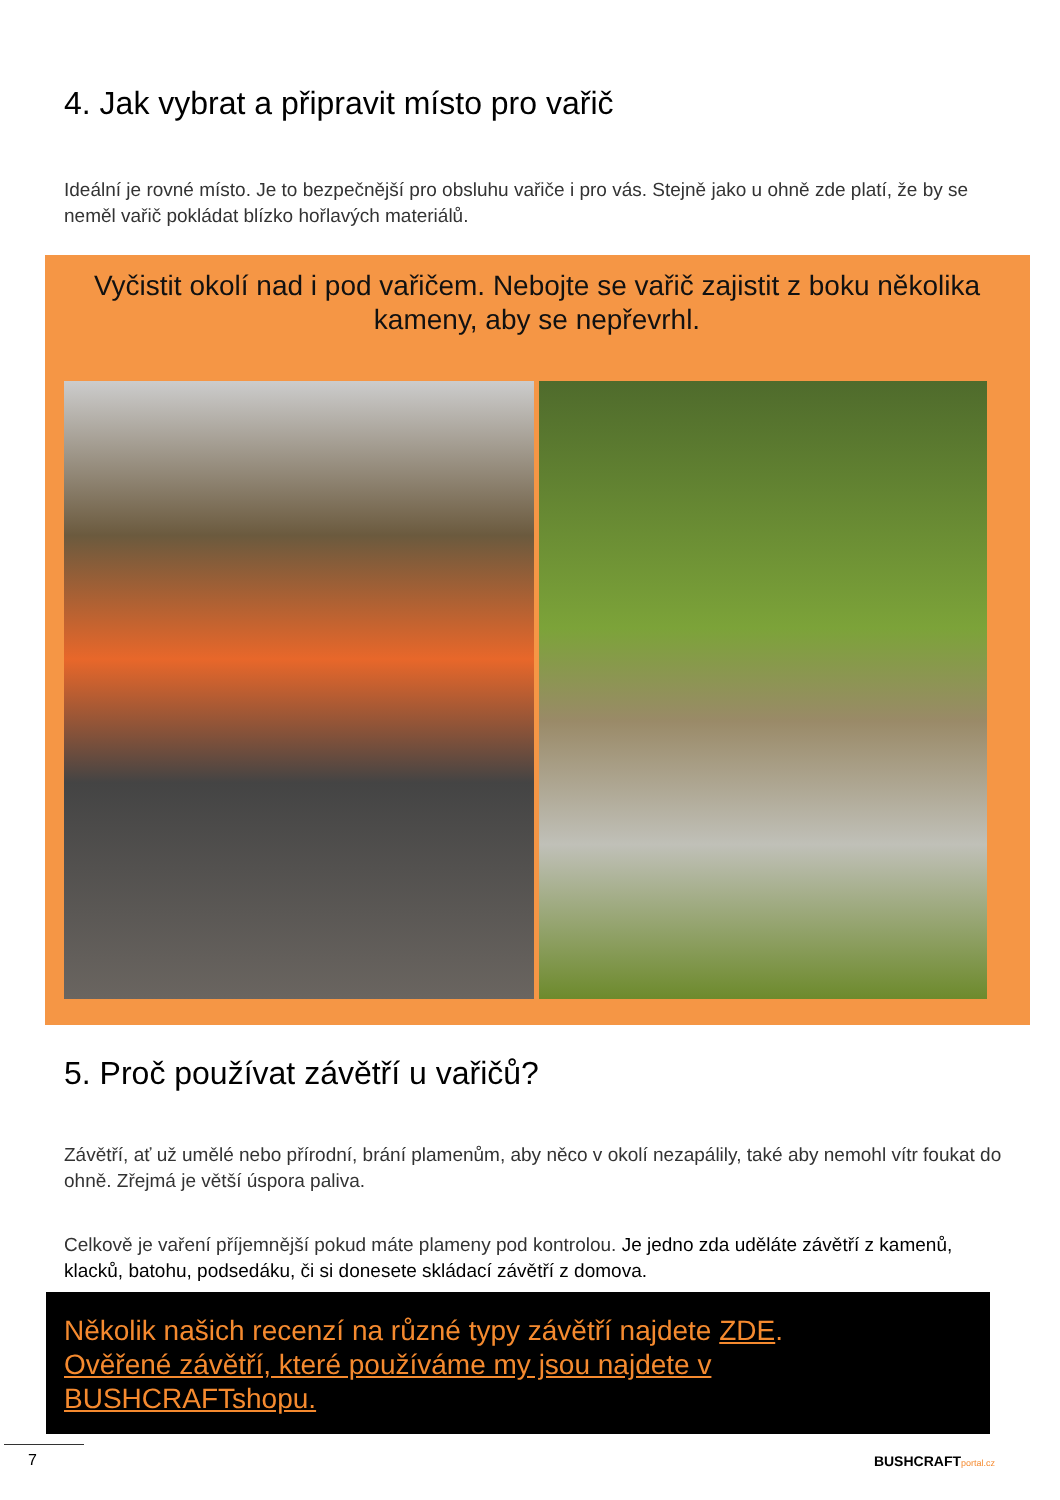4. Jak vybrat a připravit místo pro vařič
Ideální je rovné místo. Je to bezpečnější pro obsluhu vařiče i pro vás. Stejně jako u ohně zde platí, že by se neměl vařič pokládat blízko hořlavých materiálů.
Vyčistit okolí nad i pod vařičem. Nebojte se vařič zajistit z boku několika kameny, aby se nepřevrhl.
5. Proč používat závětří u vařičů?
Závětří, ať už umělé nebo přírodní, brání plamenům, aby něco v okolí nezapálily, také aby nemohl vítr foukat do ohně. Zřejmá je větší úspora paliva.
Celkově je vaření příjemnější pokud máte plameny pod kontrolou. Je jedno zda uděláte závětří z kamenů, klacků, batohu, podsedáku, či si donesete skládací závětří z domova.
Několik našich recenzí na různé typy závětří najdete ZDE.
Ověřené závětří, které používáme my jsou najdete v BUSHCRAFTshopu.
7
BUSHCRAFTportal.cz